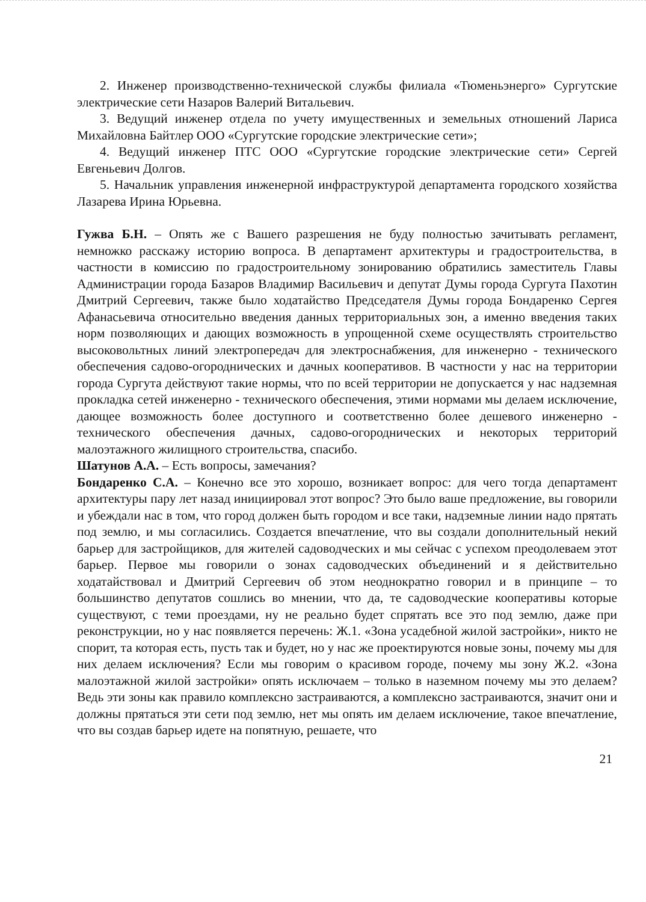2. Инженер производственно-технической службы филиала «Тюменьэнерго» Сургутские электрические сети Назаров Валерий Витальевич.
3. Ведущий инженер отдела по учету имущественных и земельных отношений Лариса Михайловна Байтлер ООО «Сургутские городские электрические сети»;
4. Ведущий инженер ПТС ООО «Сургутские городские электрические сети» Сергей Евгеньевич Долгов.
5. Начальник управления инженерной инфраструктурой департамента городского хозяйства Лазарева Ирина Юрьевна.
Гужва Б.Н. – Опять же с Вашего разрешения не буду полностью зачитывать регламент, немножко расскажу историю вопроса. В департамент архитектуры и градостроительства, в частности в комиссию по градостроительному зонированию обратились заместитель Главы Администрации города Базаров Владимир Васильевич и депутат Думы города Сургута Пахотин Дмитрий Сергеевич, также было ходатайство Председателя Думы города Бондаренко Сергея Афанасьевича относительно введения данных территориальных зон, а именно введения таких норм позволяющих и дающих возможность в упрощенной схеме осуществлять строительство высоковольтных линий электропередач для электроснабжения, для инженерно - технического обеспечения садово-огороднических и дачных кооперативов. В частности у нас на территории города Сургута действуют такие нормы, что по всей территории не допускается у нас надземная прокладка сетей инженерно - технического обеспечения, этими нормами мы делаем исключение, дающее возможность более доступного и соответственно более дешевого инженерно - технического обеспечения дачных, садово-огороднических и некоторых территорий малоэтажного жилищного строительства, спасибо.
Шатунов А.А. – Есть вопросы, замечания?
Бондаренко С.А. – Конечно все это хорошо, возникает вопрос: для чего тогда департамент архитектуры пару лет назад инициировал этот вопрос? Это было ваше предложение, вы говорили и убеждали нас в том, что город должен быть городом и все таки, надземные линии надо прятать под землю, и мы согласились. Создается впечатление, что вы создали дополнительный некий барьер для застройщиков, для жителей садоводческих и мы сейчас с успехом преодолеваем этот барьер. Первое мы говорили о зонах садоводческих объединений и я действительно ходатайствовал и Дмитрий Сергеевич об этом неоднократно говорил и в принципе – то большинство депутатов сошлись во мнении, что да, те садоводческие кооперативы которые существуют, с теми проездами, ну не реально будет спрятать все это под землю, даже при реконструкции, но у нас появляется перечень: Ж.1. «Зона усадебной жилой застройки», никто не спорит, та которая есть, пусть так и будет, но у нас же проектируются новые зоны, почему мы для них делаем исключения? Если мы говорим о красивом городе, почему мы зону Ж.2. «Зона малоэтажной жилой застройки» опять исключаем – только в наземном почему мы это делаем? Ведь эти зоны как правило комплексно застраиваются, а комплексно застраиваются, значит они и должны прятаться эти сети под землю, нет мы опять им делаем исключение, такое впечатление, что вы создав барьер идете на попятную, решаете, что
21